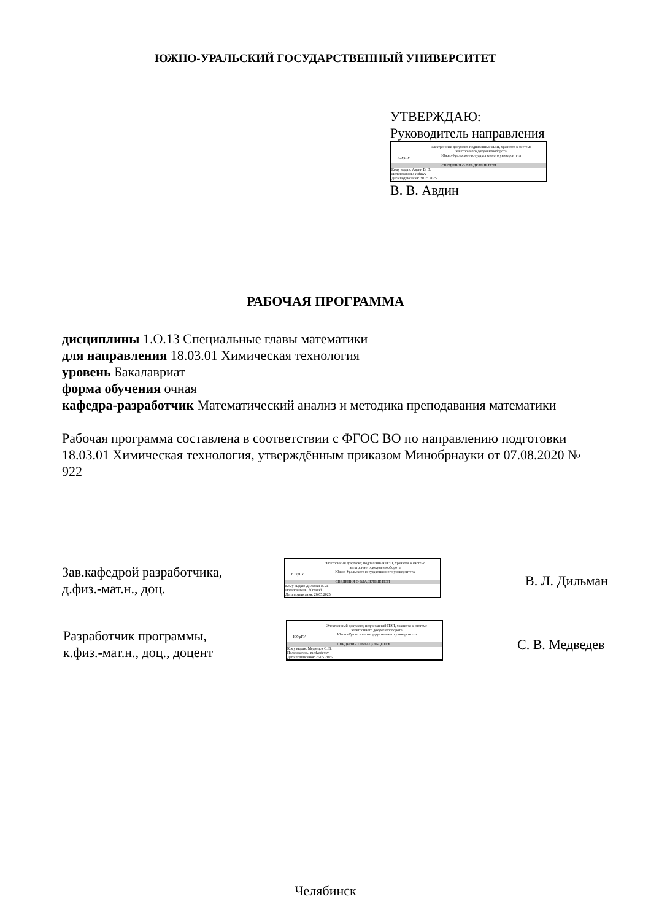ЮЖНО-УРАЛЬСКИЙ ГОСУДАРСТВЕННЫЙ УНИВЕРСИТЕТ
УТВЕРЖДАЮ:
Руководитель направления
ЮУрГУ
Электронный документ, подписанный ПЭП, хранится в системе
электронного документооборота
Южно-Уральского государственного университета
СВЕДЕНИЯ О ВЛАДЕЛЬЦЕ ПЭП
Кому выдан: Авдин В. В.
Пользователь: avdinvv
Дата подписания: 30.05.2025
В. В. Авдин
РАБОЧАЯ ПРОГРАММА
дисциплины 1.О.13 Специальные главы математики
для направления 18.03.01 Химическая технология
уровень Бакалавриат
форма обучения очная
кафедра-разработчик Математический анализ и методика преподавания математики
Рабочая программа составлена в соответствии с ФГОС ВО по направлению подготовки 18.03.01 Химическая технология, утверждённым приказом Минобрнауки от 07.08.2020 № 922
Зав.кафедрой разработчика,
д.физ.-мат.н., доц.
ЮУрГУ
Электронный документ, подписанный ПЭП, хранится в системе
электронного документооборота
Южно-Уральского государственного университета
СВЕДЕНИЯ О ВЛАДЕЛЬЦЕ ПЭП
Кому выдан: Дильман В. Л.
Пользователь: dilmanvl
Дата подписания: 26.05.2025
В. Л. Дильман
Разработчик программы,
к.физ.-мат.н., доц., доцент
ЮУрГУ
Электронный документ, подписанный ПЭП, хранится в системе
электронного документооборота
Южно-Уральского государственного университета
СВЕДЕНИЯ О ВЛАДЕЛЬЦЕ ПЭП
Кому выдан: Медведев С. В.
Пользователь: medvedevsv
Дата подписания: 25.05.2025
С. В. Медведев
Челябинск